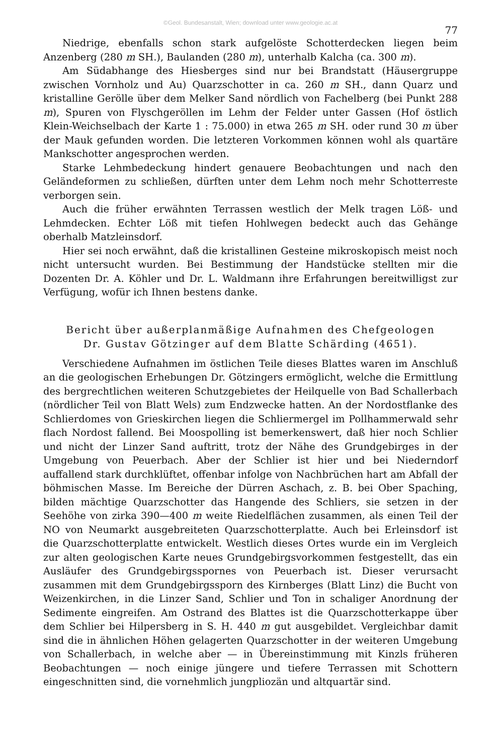©Geol. Bundesanstalt, Wien; download unter www.geologie.ac.at
77
Niedrige, ebenfalls schon stark aufgelöste Schotterdecken liegen beim Anzenberg (280 m SH.), Baulanden (280 m), unterhalb Kalcha (ca. 300 m).
Am Südabhange des Hiesberges sind nur bei Brandstatt (Häusergruppe zwischen Vornholz und Au) Quarzschotter in ca. 260 m SH., dann Quarz und kristalline Gerölle über dem Melker Sand nördlich von Fachelberg (bei Punkt 288 m), Spuren von Flyschgeröllen im Lehm der Felder unter Gassen (Hof östlich Klein-Weichselbach der Karte 1 : 75.000) in etwa 265 m SH. oder rund 30 m über der Mauk gefunden worden. Die letzteren Vorkommen können wohl als quartäre Mankschotter angesprochen werden.
Starke Lehmbedeckung hindert genauere Beobachtungen und nach den Geländeformen zu schließen, dürften unter dem Lehm noch mehr Schotterreste verborgen sein.
Auch die früher erwähnten Terrassen westlich der Melk tragen Löß- und Lehmdecken. Echter Löß mit tiefen Hohlwegen bedeckt auch das Gehänge oberhalb Matzleinsdorf.
Hier sei noch erwähnt, daß die kristallinen Gesteine mikroskopisch meist noch nicht untersucht wurden. Bei Bestimmung der Handstücke stellten mir die Dozenten Dr. A. Köhler und Dr. L. Waldmann ihre Erfahrungen bereitwilligst zur Verfügung, wofür ich Ihnen bestens danke.
Bericht über außerplanmäßige Aufnahmen des Chefgeologen
Dr. Gustav Götzinger auf dem Blatte Schärding (4651).
Verschiedene Aufnahmen im östlichen Teile dieses Blattes waren im Anschluß an die geologischen Erhebungen Dr. Götzingers ermöglicht, welche die Ermittlung des bergrechtlichen weiteren Schutzgebietes der Heilquelle von Bad Schallerbach (nördlicher Teil von Blatt Wels) zum Endzwecke hatten. An der Nordostflanke des Schlierdomes von Grieskirchen liegen die Schliermergel im Pollhammerwald sehr flach Nordost fallend. Bei Moospolling ist bemerkenswert, daß hier noch Schlier und nicht der Linzer Sand auftritt, trotz der Nähe des Grundgebirges in der Umgebung von Peuerbach. Aber der Schlier ist hier und bei Niederndorf auffallend stark durchklüftet, offenbar infolge von Nachbrüchen hart am Abfall der böhmischen Masse. Im Bereiche der Dürren Aschach, z. B. bei Ober Spaching, bilden mächtige Quarzschotter das Hangende des Schliers, sie setzen in der Seehöhe von zirka 390—400 m weite Riedelflächen zusammen, als einen Teil der NO von Neumarkt ausgebreiteten Quarzschotterplatte. Auch bei Erleinsdorf ist die Quarzschotterplatte entwickelt. Westlich dieses Ortes wurde ein im Vergleich zur alten geologischen Karte neues Grundgebirgsvorkommen festgestellt, das ein Ausläufer des Grundgebirgsspornes von Peuerbach ist. Dieser verursacht zusammen mit dem Grundgebirgssporn des Kirnberges (Blatt Linz) die Bucht von Weizenkirchen, in die Linzer Sand, Schlier und Ton in schaliger Anordnung der Sedimente eingreifen. Am Ostrand des Blattes ist die Quarzschotterkappe über dem Schlier bei Hilpersberg in S. H. 440 m gut ausgebildet. Vergleichbar damit sind die in ähnlichen Höhen gelagerten Quarzschotter in der weiteren Umgebung von Schallerbach, in welche aber — in Übereinstimmung mit Kinzls früheren Beobachtungen — noch einige jüngere und tiefere Terrassen mit Schottern eingeschnitten sind, die vornehmlich jungpliozän und altquartär sind.